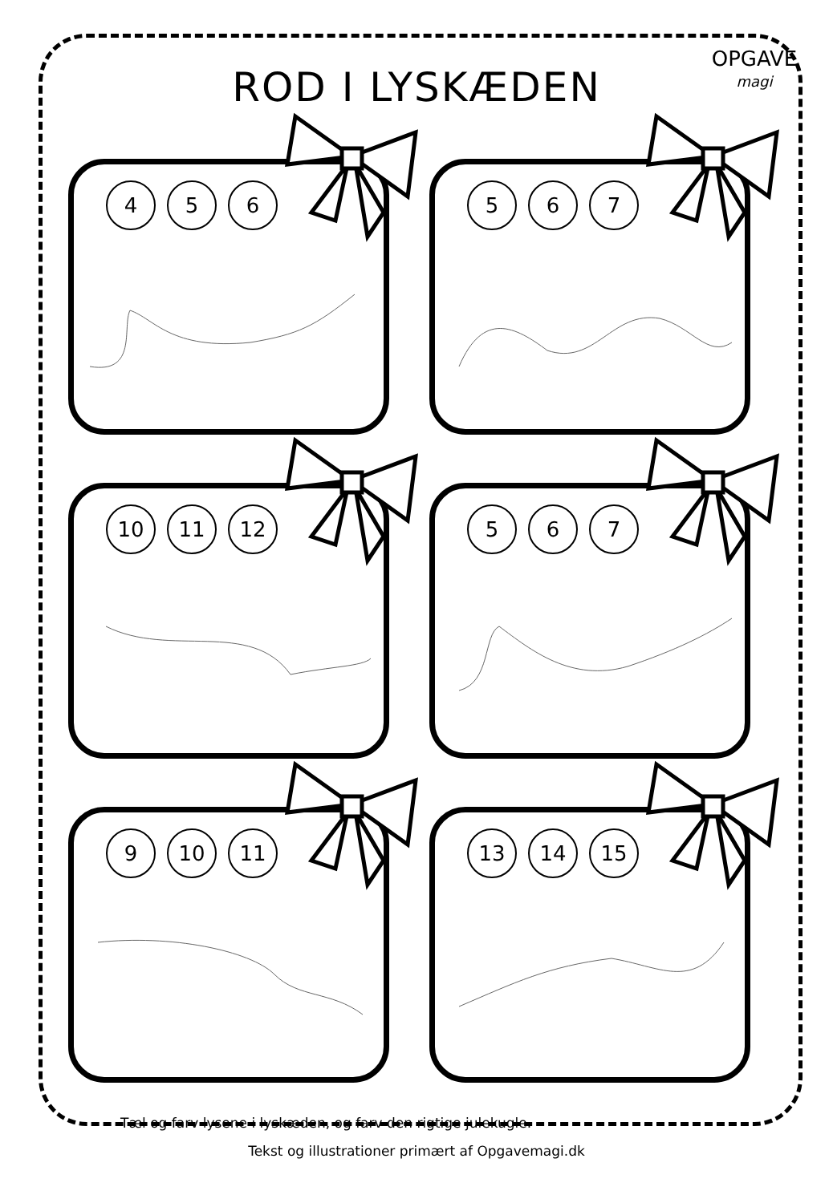OPGAVE
magi
ROD I LYSKÆDEN
4 5 6
5 6 7
10 11 12
5 6 7
9 10 11
13 14 15
Tæl og farv lysene i lyskæden, og farv den rigtige julekugle.
Tekst og illustrationer primært af Opgavemagi.dk